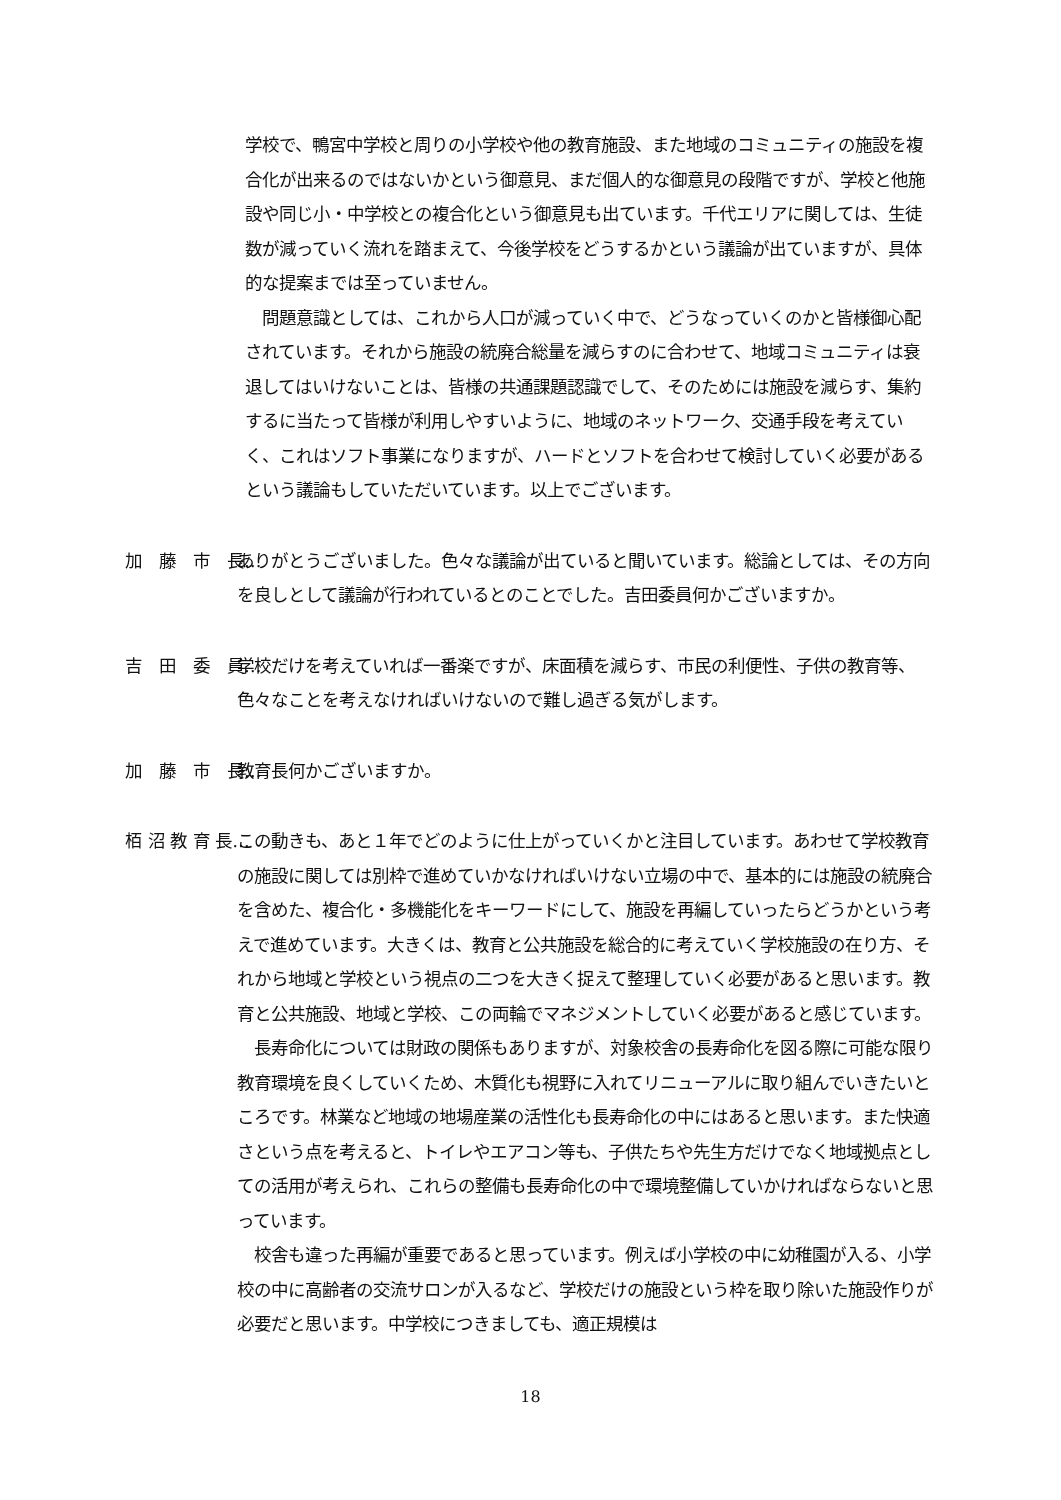学校で、鴨宮中学校と周りの小学校や他の教育施設、また地域のコミュニティの施設を複合化が出来るのではないかという御意見、まだ個人的な御意見の段階ですが、学校と他施設や同じ小・中学校との複合化という御意見も出ています。千代エリアに関しては、生徒数が減っていく流れを踏まえて、今後学校をどうするかという議論が出ていますが、具体的な提案までは至っていません。
　問題意識としては、これから人口が減っていく中で、どうなっていくのかと皆様御心配されています。それから施設の統廃合総量を減らすのに合わせて、地域コミュニティは衰退してはいけないことは、皆様の共通課題認識でして、そのためには施設を減らす、集約するに当たって皆様が利用しやすいように、地域のネットワーク、交通手段を考えていく、これはソフト事業になりますが、ハードとソフトを合わせて検討していく必要があるという議論もしていただいています。以上でございます。
加　藤　市　長… ありがとうございました。色々な議論が出ていると聞いています。総論としては、その方向を良しとして議論が行われているとのことでした。吉田委員何かございますか。
吉　田　委　員… 学校だけを考えていれば一番楽ですが、床面積を減らす、市民の利便性、子供の教育等、色々なことを考えなければいけないので難し過ぎる気がします。
加　藤　市　長… 教育長何かございますか。
栢 沼 教 育 長… この動きも、あと１年でどのように仕上がっていくかと注目しています。あわせて学校教育の施設に関しては別枠で進めていかなければいけない立場の中で、基本的には施設の統廃合を含めた、複合化・多機能化をキーワードにして、施設を再編していったらどうかという考えで進めています。大きくは、教育と公共施設を総合的に考えていく学校施設の在り方、それから地域と学校という視点の二つを大きく捉えて整理していく必要があると思います。教育と公共施設、地域と学校、この両輪でマネジメントしていく必要があると感じています。
　長寿命化については財政の関係もありますが、対象校舎の長寿命化を図る際に可能な限り教育環境を良くしていくため、木質化も視野に入れてリニューアルに取り組んでいきたいところです。林業など地域の地場産業の活性化も長寿命化の中にはあると思います。また快適さという点を考えると、トイレやエアコン等も、子供たちや先生方だけでなく地域拠点としての活用が考えられ、これらの整備も長寿命化の中で環境整備していかければならないと思っています。
　校舎も違った再編が重要であると思っています。例えば小学校の中に幼稚園が入る、小学校の中に高齢者の交流サロンが入るなど、学校だけの施設という枠を取り除いた施設作りが必要だと思います。中学校につきましても、適正規模は
18